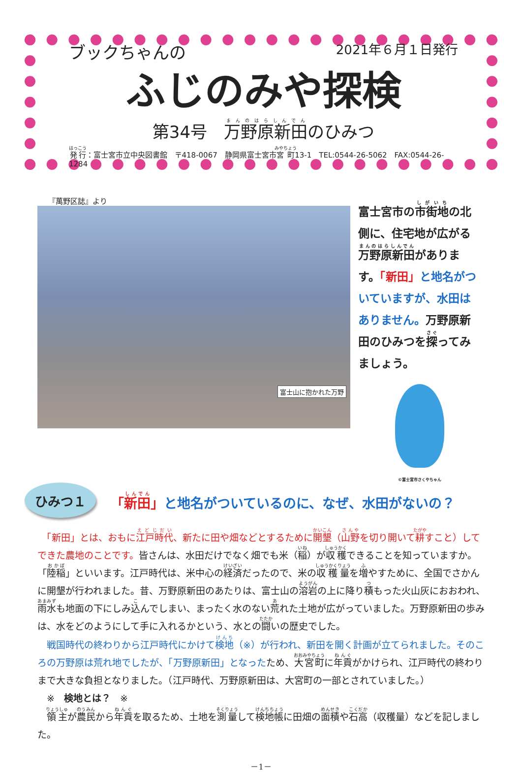ブックちゃんの 2021年６月１日発行
ふじのみや探検
第34号　万野原新田のひみつ
発行：富士宮市立中央図書館　〒418-0067　静岡県富士宮市宮町13-1　TEL:0544-26-5062　FAX:0544-26-1284
『萬野区誌』より
富士山に抱かれた万野
富士宮市の市街地の北側に、住宅地が広がる万野原新田があります。「新田」と地名がついていますが、水田はありません。万野原新田のひみつを探ってみましょう。
©富士宮市さくやちゃん
ひみつ１
「新田」と地名がついているのに、なぜ、水田がないの？
　「新田」とは、おもに江戸時代、新たに田や畑などとするために開墾（山野を切り開いて耕すこと）してできた農地のことです。皆さんは、水田だけでなく畑でも米（稲）が収穫できることを知っていますか。「陸稲」といいます。江戸時代は、米中心の経済だったので、米の収穫量を増やすために、全国でさかんに開墾が行われました。昔、万野原新田のあたりは、富士山の溶岩の上に降り積もった火山灰におおわれ、雨水も地面の下にしみ込んでしまい、まったく水のない荒れた土地が広がっていました。万野原新田の歩みは、水をどのようにして手に入れるかという、水との闘いの歴史でした。
　戦国時代の終わりから江戸時代にかけて検地（※）が行われ、新田を開く計画が立てられました。そのころの万野原は荒れ地でしたが、「万野原新田」となったため、大宮町に年貢がかけられ、江戸時代の終わりまで大きな負担となりました。（江戸時代、万野原新田は、大宮町の一部とされていました。）
　※　検地とは？　※
　領主が農民から年貢を取るため、土地を測量して検地帳に田畑の面積や石高（収穫量）などを記しました。
－1－